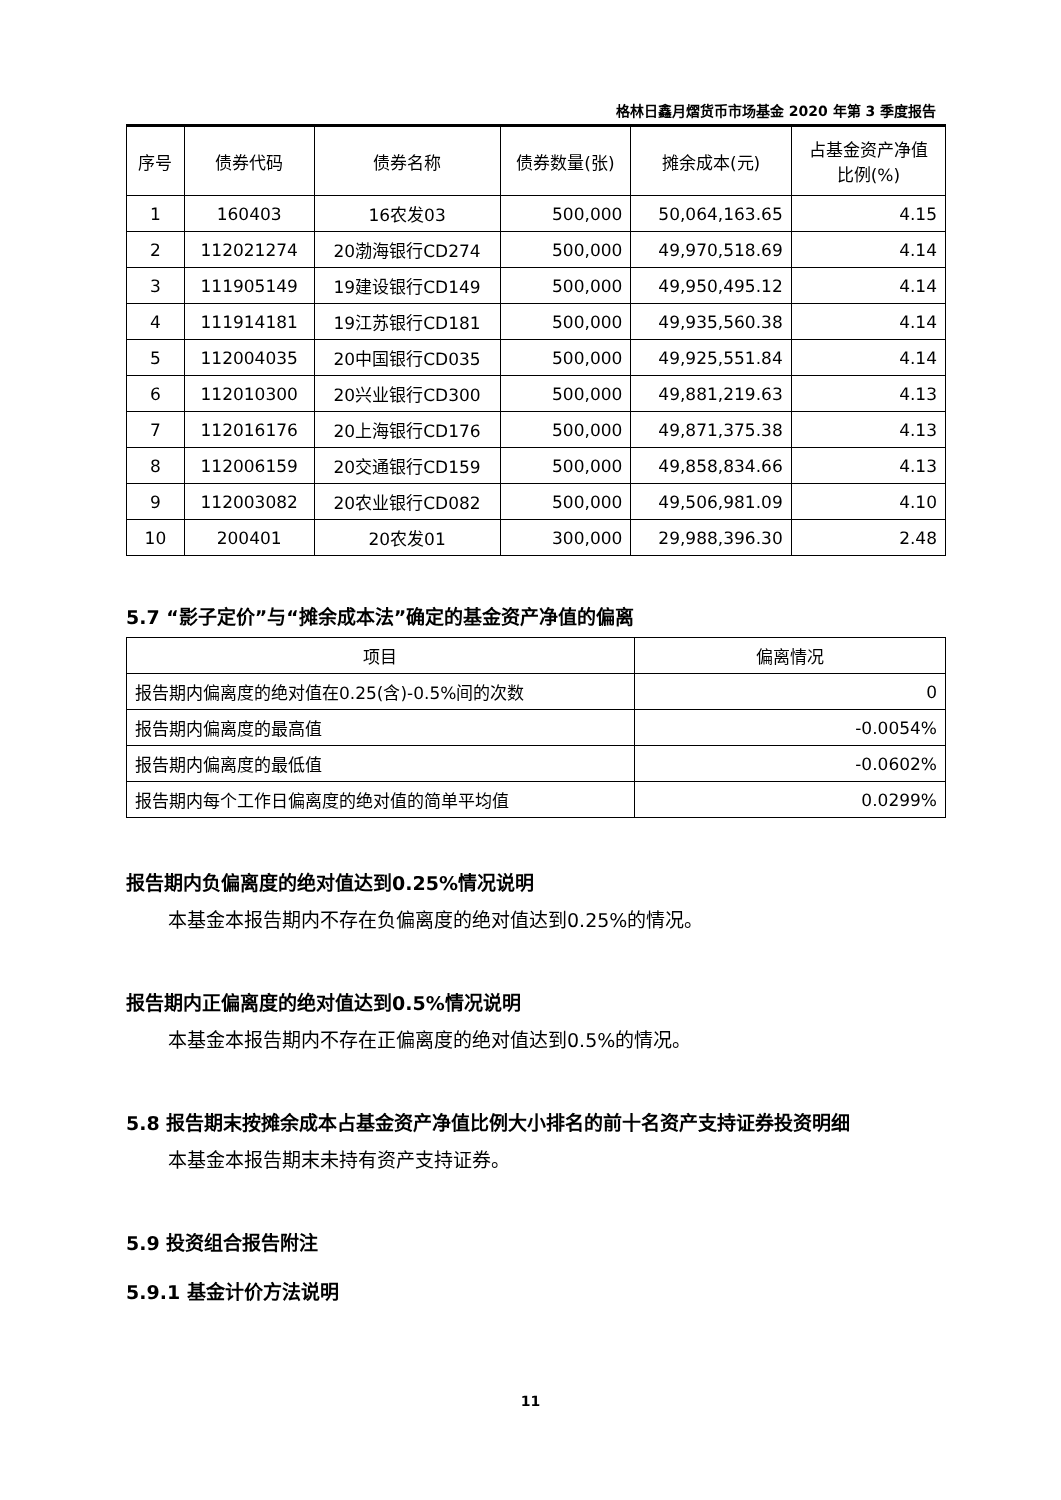格林日鑫月熠货币市场基金 2020 年第 3 季度报告
| 序号 | 债券代码 | 债券名称 | 债券数量(张) | 摊余成本(元) | 占基金资产净值 比例(%) |
| --- | --- | --- | --- | --- | --- |
| 1 | 160403 | 16农发03 | 500,000 | 50,064,163.65 | 4.15 |
| 2 | 112021274 | 20渤海银行CD274 | 500,000 | 49,970,518.69 | 4.14 |
| 3 | 111905149 | 19建设银行CD149 | 500,000 | 49,950,495.12 | 4.14 |
| 4 | 111914181 | 19江苏银行CD181 | 500,000 | 49,935,560.38 | 4.14 |
| 5 | 112004035 | 20中国银行CD035 | 500,000 | 49,925,551.84 | 4.14 |
| 6 | 112010300 | 20兴业银行CD300 | 500,000 | 49,881,219.63 | 4.13 |
| 7 | 112016176 | 20上海银行CD176 | 500,000 | 49,871,375.38 | 4.13 |
| 8 | 112006159 | 20交通银行CD159 | 500,000 | 49,858,834.66 | 4.13 |
| 9 | 112003082 | 20农业银行CD082 | 500,000 | 49,506,981.09 | 4.10 |
| 10 | 200401 | 20农发01 | 300,000 | 29,988,396.30 | 2.48 |
5.7 “影子定价”与“摊余成本法”确定的基金资产净值的偏离
| 项目 | 偏离情况 |
| --- | --- |
| 报告期内偏离度的绝对值在0.25(含)-0.5%间的次数 | 0 |
| 报告期内偏离度的最高值 | -0.0054% |
| 报告期内偏离度的最低值 | -0.0602% |
| 报告期内每个工作日偏离度的绝对值的简单平均值 | 0.0299% |
报告期内负偏离度的绝对值达到0.25%情况说明
本基金本报告期内不存在负偏离度的绝对值达到0.25%的情况。
报告期内正偏离度的绝对值达到0.5%情况说明
本基金本报告期内不存在正偏离度的绝对值达到0.5%的情况。
5.8 报告期末按摊余成本占基金资产净值比例大小排名的前十名资产支持证券投资明细
本基金本报告期末未持有资产支持证券。
5.9 投资组合报告附注
5.9.1 基金计价方法说明
11